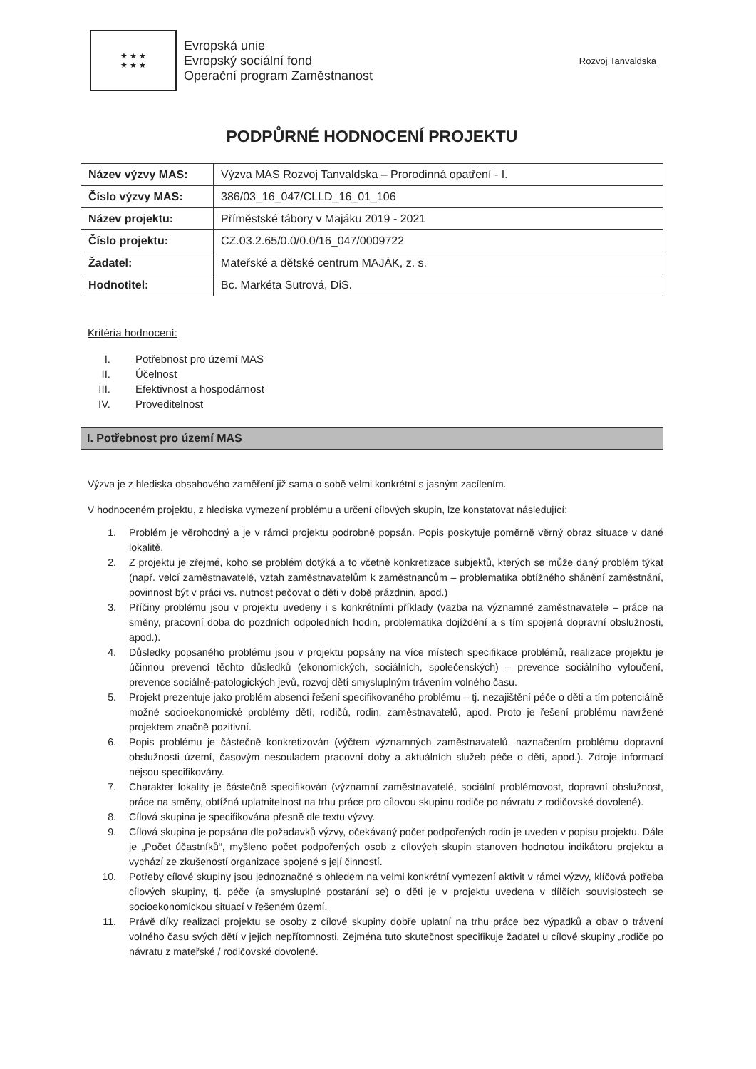★ ★ ★
★ ★ ★
Evropská unie
Evropský sociální fond
Operační program Zaměstnanost
Rozvoj Tanvaldska
PODPŮRNÉ HODNOCENÍ PROJEKTU
| Název výzvy MAS: | Výzva MAS Rozvoj Tanvaldska – Prorodinná opatření - I. |
| Číslo výzvy MAS: | 386/03_16_047/CLLD_16_01_106 |
| Název projektu: | Příměstské tábory v Majáku 2019 - 2021 |
| Číslo projektu: | CZ.03.2.65/0.0/0.0/16_047/0009722 |
| Žadatel: | Mateřské a dětské centrum MAJÁK, z. s. |
| Hodnotitel: | Bc. Markéta Sutrová, DiS. |
Kritéria hodnocení:
I. Potřebnost pro území MAS
II. Účelnost
III. Efektivnost a hospodárnost
IV. Proveditelnost
I. Potřebnost pro území MAS
Výzva je z hlediska obsahového zaměření již sama o sobě velmi konkrétní s jasným zacílením.
V hodnoceném projektu, z hlediska vymezení problému a určení cílových skupin, lze konstatovat následující:
1. Problém je věrohodný a je v rámci projektu podrobně popsán. Popis poskytuje poměrně věrný obraz situace v dané lokalitě.
2. Z projektu je zřejmé, koho se problém dotýká a to včetně konkretizace subjektů, kterých se může daný problém týkat (např. velcí zaměstnavatelé, vztah zaměstnavatelům k zaměstnancům – problematika obtížného shánění zaměstnání, povinnost být v práci vs. nutnost pečovat o děti v době prázdnin, apod.)
3. Příčiny problému jsou v projektu uvedeny i s konkrétními příklady (vazba na významné zaměstnavatele – práce na směny, pracovní doba do pozdních odpoledních hodin, problematika dojíždění a s tím spojená dopravní obslužnosti, apod.).
4. Důsledky popsaného problému jsou v projektu popsány na více místech specifikace problémů, realizace projektu je účinnou prevencí těchto důsledků (ekonomických, sociálních, společenských) – prevence sociálního vyloučení, prevence sociálně-patologických jevů, rozvoj dětí smysluplným trávením volného času.
5. Projekt prezentuje jako problém absenci řešení specifikovaného problému – tj. nezajištění péče o děti a tím potenciálně možné socioekonomické problémy dětí, rodičů, rodin, zaměstnavatelů, apod. Proto je řešení problému navržené projektem značně pozitivní.
6. Popis problému je částečně konkretizován (výčtem významných zaměstnavatelů, naznačením problému dopravní obslužnosti území, časovým nesouladem pracovní doby a aktuálních služeb péče o děti, apod.). Zdroje informací nejsou specifikovány.
7. Charakter lokality je částečně specifikován (významní zaměstnavatelé, sociální problémovost, dopravní obslužnost, práce na směny, obtížná uplatnitelnost na trhu práce pro cílovou skupinu rodiče po návratu z rodičovské dovolené).
8. Cílová skupina je specifikována přesně dle textu výzvy.
9. Cílová skupina je popsána dle požadavků výzvy, očekávaný počet podpořených rodin je uveden v popisu projektu. Dále je „Počet účastníků“, myšleno počet podpořených osob z cílových skupin stanoven hodnotou indikátoru projektu a vychází ze zkušeností organizace spojené s její činností.
10. Potřeby cílové skupiny jsou jednoznačné s ohledem na velmi konkrétní vymezení aktivit v rámci výzvy, klíčová potřeba cílových skupiny, tj. péče (a smysluplné postarání se) o děti je v projektu uvedena v dílčích souvislostech se socioekonomickou situací v řešeném území.
11. Právě díky realizaci projektu se osoby z cílové skupiny dobře uplatní na trhu práce bez výpadků a obav o trávení volného času svých dětí v jejich nepřítomnosti. Zejména tuto skutečnost specifikuje žadatel u cílové skupiny „rodiče po návratu z mateřské / rodičovské dovolené.